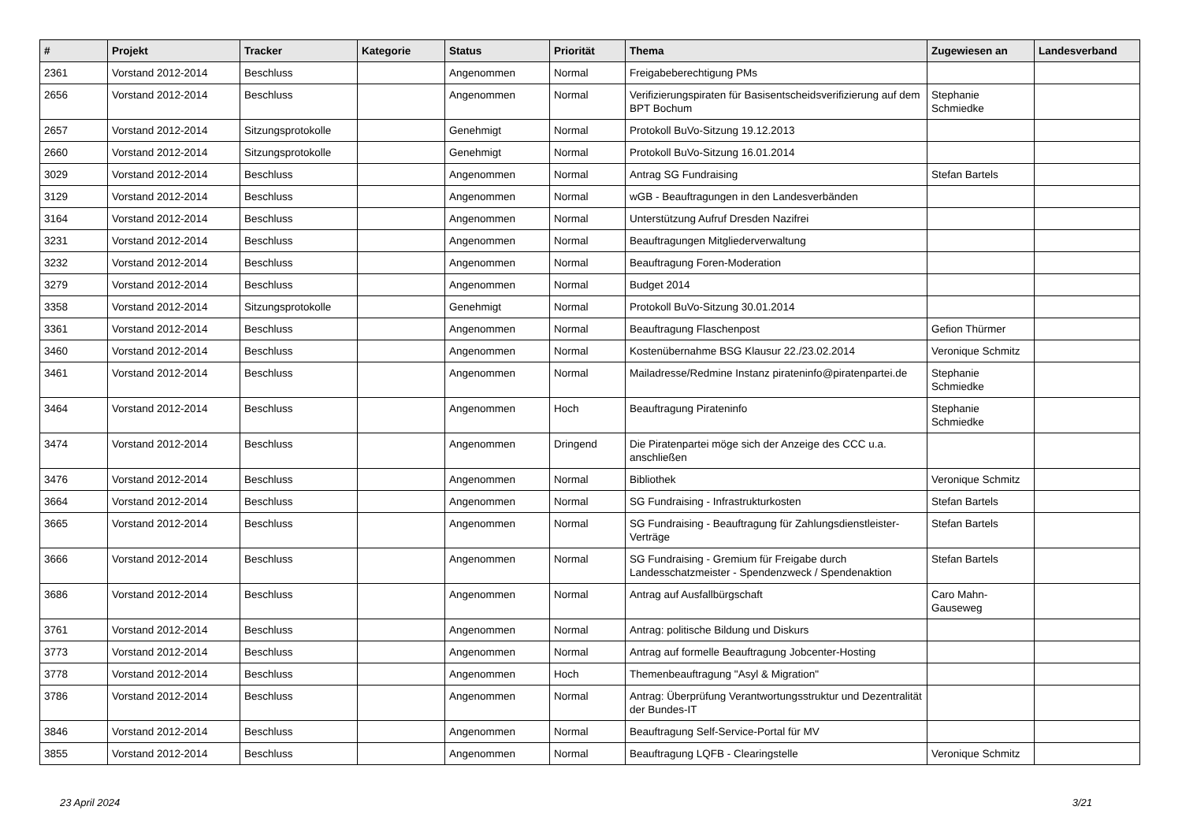| # | Projekt | Tracker | Kategorie | Status | Priorität | Thema | Zugewiesen an | Landesverband |
| --- | --- | --- | --- | --- | --- | --- | --- | --- |
| 2361 | Vorstand 2012-2014 | Beschluss | | Angenommen | Normal | Freigabeberechtigung PMs | | |
| 2656 | Vorstand 2012-2014 | Beschluss | | Angenommen | Normal | Verifizierungspiraten für Basisentscheidsverifizierung auf dem BPT Bochum | Stephanie Schmiedke | |
| 2657 | Vorstand 2012-2014 | Sitzungsprotokolle | | Genehmigt | Normal | Protokoll BuVo-Sitzung 19.12.2013 | | |
| 2660 | Vorstand 2012-2014 | Sitzungsprotokolle | | Genehmigt | Normal | Protokoll BuVo-Sitzung 16.01.2014 | | |
| 3029 | Vorstand 2012-2014 | Beschluss | | Angenommen | Normal | Antrag SG Fundraising | Stefan Bartels | |
| 3129 | Vorstand 2012-2014 | Beschluss | | Angenommen | Normal | wGB - Beauftragungen in den Landesverbänden | | |
| 3164 | Vorstand 2012-2014 | Beschluss | | Angenommen | Normal | Unterstützung Aufruf Dresden Nazifrei | | |
| 3231 | Vorstand 2012-2014 | Beschluss | | Angenommen | Normal | Beauftragungen Mitgliederverwaltung | | |
| 3232 | Vorstand 2012-2014 | Beschluss | | Angenommen | Normal | Beauftragung Foren-Moderation | | |
| 3279 | Vorstand 2012-2014 | Beschluss | | Angenommen | Normal | Budget 2014 | | |
| 3358 | Vorstand 2012-2014 | Sitzungsprotokolle | | Genehmigt | Normal | Protokoll BuVo-Sitzung 30.01.2014 | | |
| 3361 | Vorstand 2012-2014 | Beschluss | | Angenommen | Normal | Beauftragung Flaschenpost | Gefion Thürmer | |
| 3460 | Vorstand 2012-2014 | Beschluss | | Angenommen | Normal | Kostenübernahme BSG Klausur 22./23.02.2014 | Veronique Schmitz | |
| 3461 | Vorstand 2012-2014 | Beschluss | | Angenommen | Normal | Mailadresse/Redmine Instanz pirateninfo@piratenpartei.de | Stephanie Schmiedke | |
| 3464 | Vorstand 2012-2014 | Beschluss | | Angenommen | Hoch | Beauftragung Pirateninfo | Stephanie Schmiedke | |
| 3474 | Vorstand 2012-2014 | Beschluss | | Angenommen | Dringend | Die Piratenpartei möge sich der Anzeige des CCC u.a. anschließen | | |
| 3476 | Vorstand 2012-2014 | Beschluss | | Angenommen | Normal | Bibliothek | Veronique Schmitz | |
| 3664 | Vorstand 2012-2014 | Beschluss | | Angenommen | Normal | SG Fundraising - Infrastrukturkosten | Stefan Bartels | |
| 3665 | Vorstand 2012-2014 | Beschluss | | Angenommen | Normal | SG Fundraising - Beauftragung für Zahlungsdienstleister-Verträge | Stefan Bartels | |
| 3666 | Vorstand 2012-2014 | Beschluss | | Angenommen | Normal | SG Fundraising - Gremium für Freigabe durch Landesschatzmeister - Spendenzweck / Spendenaktion | Stefan Bartels | |
| 3686 | Vorstand 2012-2014 | Beschluss | | Angenommen | Normal | Antrag auf Ausfallbürgschaft | Caro Mahn-Gauseweg | |
| 3761 | Vorstand 2012-2014 | Beschluss | | Angenommen | Normal | Antrag: politische Bildung und Diskurs | | |
| 3773 | Vorstand 2012-2014 | Beschluss | | Angenommen | Normal | Antrag auf formelle Beauftragung Jobcenter-Hosting | | |
| 3778 | Vorstand 2012-2014 | Beschluss | | Angenommen | Hoch | Themenbeauftragung "Asyl & Migration" | | |
| 3786 | Vorstand 2012-2014 | Beschluss | | Angenommen | Normal | Antrag: Überprüfung Verantwortungsstruktur und Dezentralität der Bundes-IT | | |
| 3846 | Vorstand 2012-2014 | Beschluss | | Angenommen | Normal | Beauftragung Self-Service-Portal für MV | | |
| 3855 | Vorstand 2012-2014 | Beschluss | | Angenommen | Normal | Beauftragung LQFB - Clearingstelle | Veronique Schmitz | |
23 April 2024 3/21